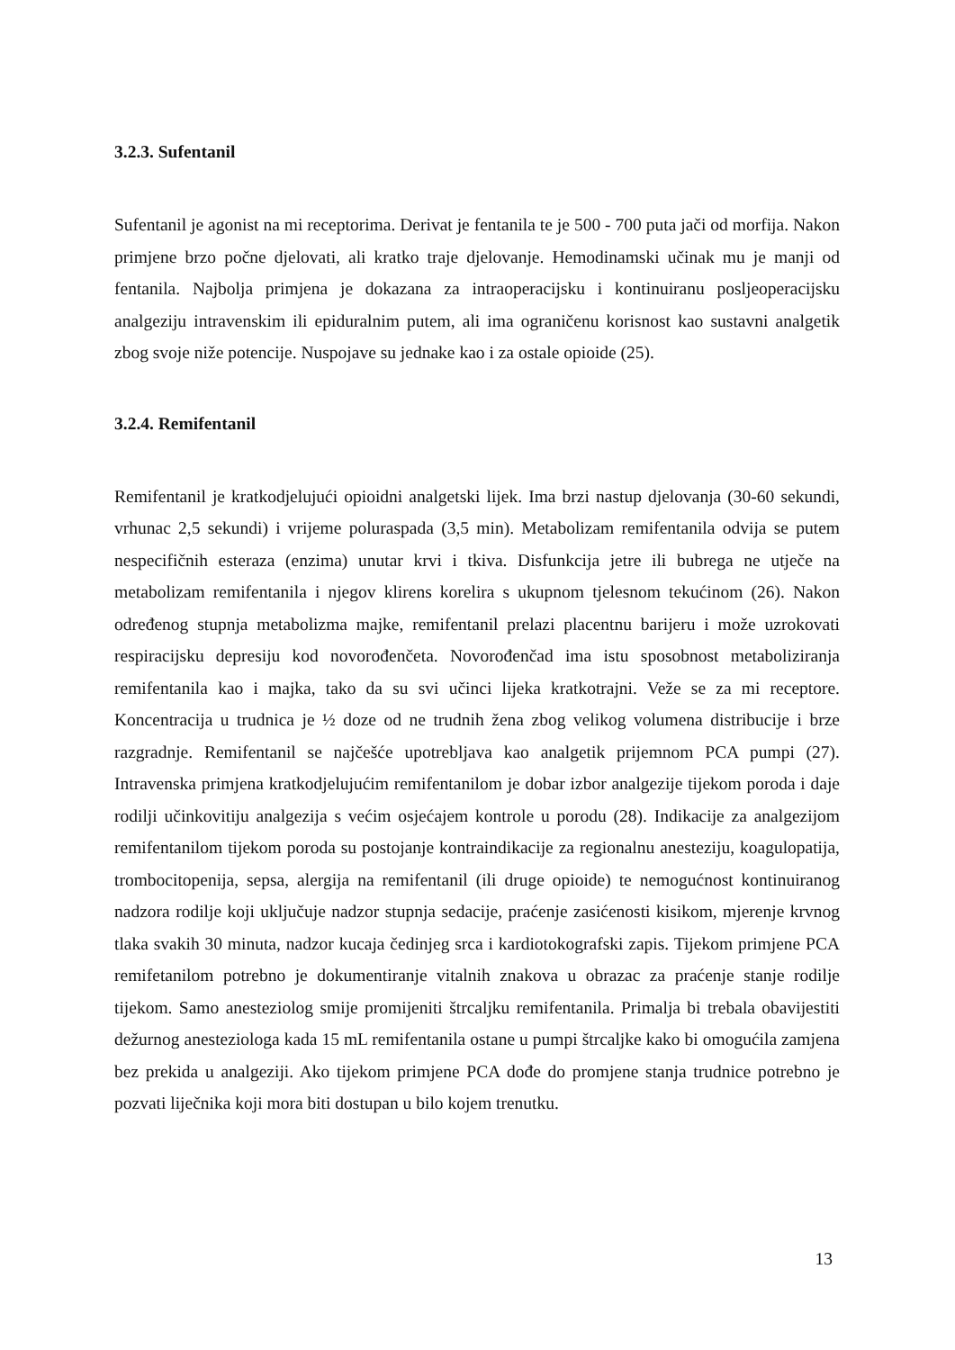3.2.3. Sufentanil
Sufentanil je agonist na mi receptorima. Derivat je fentanila te je 500 - 700 puta jači od morfija. Nakon primjene brzo počne djelovati, ali kratko traje djelovanje. Hemodinamski učinak mu je manji od fentanila. Najbolja primjena je dokazana za intraoperacijsku i kontinuiranu posljeoperacijsku analgeziju intravenskim ili epiduralnim putem, ali ima ograničenu korisnost kao sustavni analgetik zbog svoje niže potencije. Nuspojave su jednake kao i za ostale opioide (25).
3.2.4. Remifentanil
Remifentanil je kratkodjelujući opioidni analgetski lijek. Ima brzi nastup djelovanja (30-60 sekundi, vrhunac 2,5 sekundi) i vrijeme poluraspada (3,5 min). Metabolizam remifentanila odvija se putem nespecifičnih esteraza (enzima) unutar krvi i tkiva. Disfunkcija jetre ili bubrega ne utječe na metabolizam remifentanila i njegov klirens korelira s ukupnom tjelesnom tekućinom (26). Nakon određenog stupnja metabolizma majke, remifentanil prelazi placentnu barijeru i može uzrokovati respiracijsku depresiju kod novorođenčeta. Novorođenčad ima istu sposobnost metaboliziranja remifentanila kao i majka, tako da su svi učinci lijeka kratkotrajni. Veže se za mi receptore. Koncentracija u trudnica je ½ doze od ne trudnih žena zbog velikog volumena distribucije i brze razgradnje. Remifentanil se najčešće upotrebljava kao analgetik prijemnom PCA pumpi (27). Intravenska primjena kratkodjelujućim remifentanilom je dobar izbor analgezije tijekom poroda i daje rodilji učinkovitiju analgezija s većim osjećajem kontrole u porodu (28). Indikacije za analgezijom remifentanilom tijekom poroda su postojanje kontraindikacije za regionalnu anesteziju, koagulopatija, trombocitopenija, sepsa, alergija na remifentanil (ili druge opioide) te nemogućnost kontinuiranog nadzora rodilje koji uključuje nadzor stupnja sedacije, praćenje zasićenosti kisikom, mjerenje krvnog tlaka svakih 30 minuta, nadzor kucaja čedinjeg srca i kardiotokografski zapis. Tijekom primjene PCA remifetanilom potrebno je dokumentiranje vitalnih znakova u obrazac za praćenje stanje rodilje tijekom. Samo anesteziolog smije promijeniti štrcaljku remifentanila. Primalja bi trebala obavijestiti dežurnog anesteziologa kada 15 mL remifentanila ostane u pumpi štrcaljke kako bi omogućila zamjena bez prekida u analgeziji. Ako tijekom primjene PCA dođe do promjene stanja trudnice potrebno je pozvati liječnika koji mora biti dostupan u bilo kojem trenutku.
13